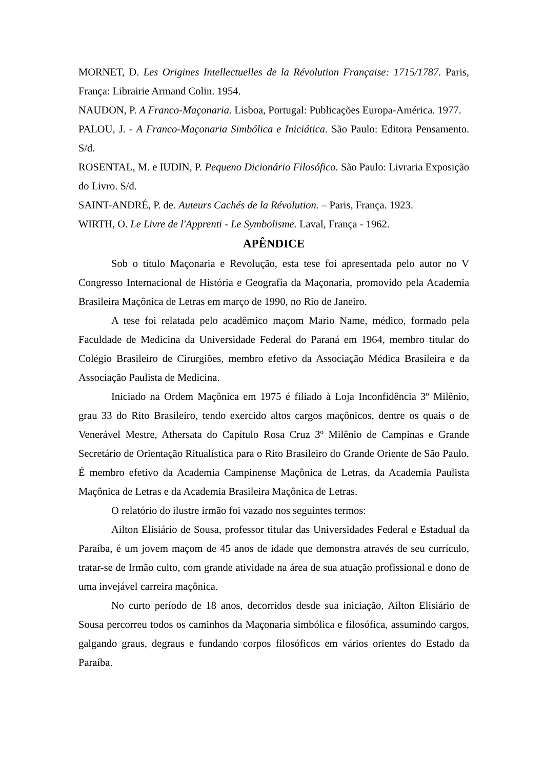MORNET, D. Les Origines Intellectuelles de la Révolution Française: 1715/1787. Paris, França: Librairie Armand Colin. 1954.
NAUDON, P. A Franco-Maçonaria. Lisboa, Portugal: Publicações Europa-América. 1977.
PALOU, J. - A Franco-Maçonaria Simbólica e Iniciática. São Paulo: Editora Pensamento. S/d.
ROSENTAL, M. e IUDIN, P. Pequeno Dicionário Filosófico. São Paulo: Livraria Exposição do Livro. S/d.
SAINT-ANDRÉ, P. de. Auteurs Cachés de la Révolution. – Paris, França. 1923.
WIRTH, O. Le Livre de l'Apprenti - Le Symbolisme. Laval, França - 1962.
APÊNDICE
Sob o título Maçonaria e Revolução, esta tese foi apresentada pelo autor no V Congresso Internacional de História e Geografia da Maçonaria, promovido pela Academia Brasileira Maçônica de Letras em março de 1990, no Rio de Janeiro.
A tese foi relatada pelo acadêmico maçom Mario Name, médico, formado pela Faculdade de Medicina da Universidade Federal do Paraná em 1964, membro titular do Colégio Brasileiro de Cirurgiões, membro efetivo da Associação Médica Brasileira e da Associação Paulista de Medicina.
Iniciado na Ordem Maçônica em 1975 é filiado à Loja Inconfidência 3º Milênio, grau 33 do Rito Brasileiro, tendo exercido altos cargos maçônicos, dentre os quais o de Venerável Mestre, Athersata do Capítulo Rosa Cruz 3º Milênio de Campinas e Grande Secretário de Orientação Ritualística para o Rito Brasileiro do Grande Oriente de São Paulo. É membro efetivo da Academia Campinense Maçônica de Letras, da Academia Paulista Maçônica de Letras e da Academia Brasileira Maçônica de Letras.
O relatório do ilustre irmão foi vazado nos seguintes termos:
Ailton Elisiário de Sousa, professor titular das Universidades Federal e Estadual da Paraíba, é um jovem maçom de 45 anos de idade que demonstra através de seu currículo, tratar-se de Irmão culto, com grande atividade na área de sua atuação profissional e dono de uma invejável carreira maçônica.
No curto período de 18 anos, decorridos desde sua iniciação, Ailton Elisiário de Sousa percorreu todos os caminhos da Maçonaria simbólica e filosófica, assumindo cargos, galgando graus, degraus e fundando corpos filosóficos em vários orientes do Estado da Paraíba.